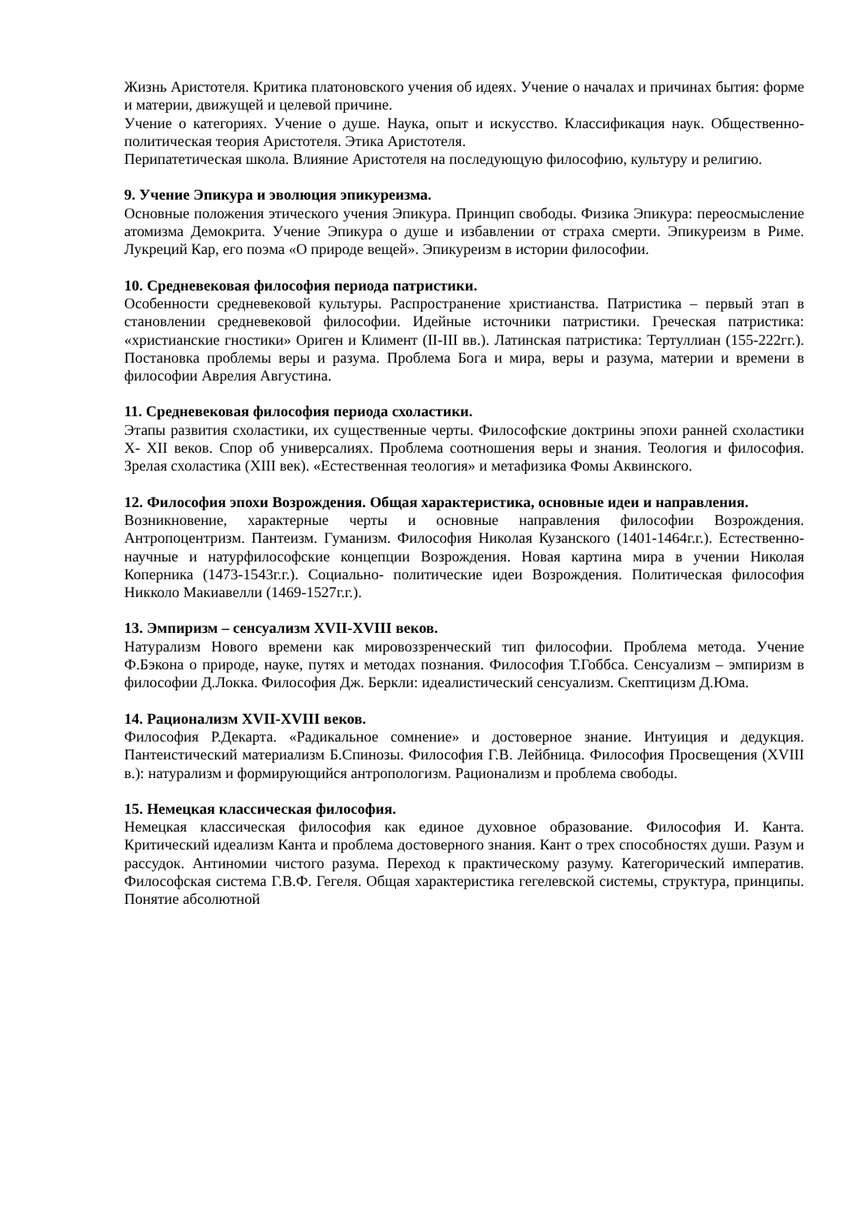Жизнь Аристотеля. Критика платоновского учения об идеях. Учение о началах и причинах бытия: форме и материи, движущей и целевой причине.
Учение о категориях. Учение о душе. Наука, опыт и искусство. Классификация наук. Общественно-политическая теория Аристотеля. Этика Аристотеля.
Перипатетическая школа. Влияние Аристотеля на последующую философию, культуру и религию.
9. Учение Эпикура и эволюция эпикуреизма.
Основные положения этического учения Эпикура. Принцип свободы. Физика Эпикура: переосмысление атомизма Демокрита. Учение Эпикура о душе и избавлении от страха смерти. Эпикуреизм в Риме. Лукреций Кар, его поэма «О природе вещей». Эпикуреизм в истории философии.
10. Средневековая философия периода патристики.
Особенности средневековой культуры. Распространение христианства. Патристика – первый этап в становлении средневековой философии. Идейные источники патристики. Греческая патристика: «христианские гностики» Ориген и Климент (II-III вв.). Латинская патристика: Тертуллиан (155-222гг.). Постановка проблемы веры и разума. Проблема Бога и мира, веры и разума, материи и времени в философии Аврелия Августина.
11. Средневековая философия периода схоластики.
Этапы развития схоластики, их существенные черты. Философские доктрины эпохи ранней схоластики X- XII веков. Спор об универсалиях. Проблема соотношения веры и знания. Теология и философия. Зрелая схоластика (XIII век). «Естественная теология» и метафизика Фомы Аквинского.
12. Философия эпохи Возрождения. Общая характеристика, основные идеи и направления.
Возникновение, характерные черты и основные направления философии Возрождения. Антропоцентризм. Пантеизм. Гуманизм. Философия Николая Кузанского (1401-1464г.г.). Естественно-научные и натурфилософские концепции Возрождения. Новая картина мира в учении Николая Коперника (1473-1543г.г.). Социально- политические идеи Возрождения. Политическая философия Никколо Макиавелли (1469-1527г.г.).
13. Эмпиризм – сенсуализм XVII-XVIII веков.
Натурализм Нового времени как мировоззренческий тип философии. Проблема метода. Учение Ф.Бэкона о природе, науке, путях и методах познания. Философия Т.Гоббса. Сенсуализм – эмпиризм в философии Д.Локка. Философия Дж. Беркли: идеалистический сенсуализм. Скептицизм Д.Юма.
14. Рационализм XVII-XVIII веков.
Философия Р.Декарта. «Радикальное сомнение» и достоверное знание. Интуиция и дедукция. Пантеистический материализм Б.Спинозы. Философия Г.В. Лейбница. Философия Просвещения (XVIII в.): натурализм и формирующийся антропологизм. Рационализм и проблема свободы.
15. Немецкая классическая философия.
Немецкая классическая философия как единое духовное образование. Философия И. Канта. Критический идеализм Канта и проблема достоверного знания. Кант о трех способностях души. Разум и рассудок. Антиномии чистого разума. Переход к практическому разуму. Категорический императив. Философская система Г.В.Ф. Гегеля. Общая характеристика гегелевской системы, структура, принципы. Понятие абсолютной